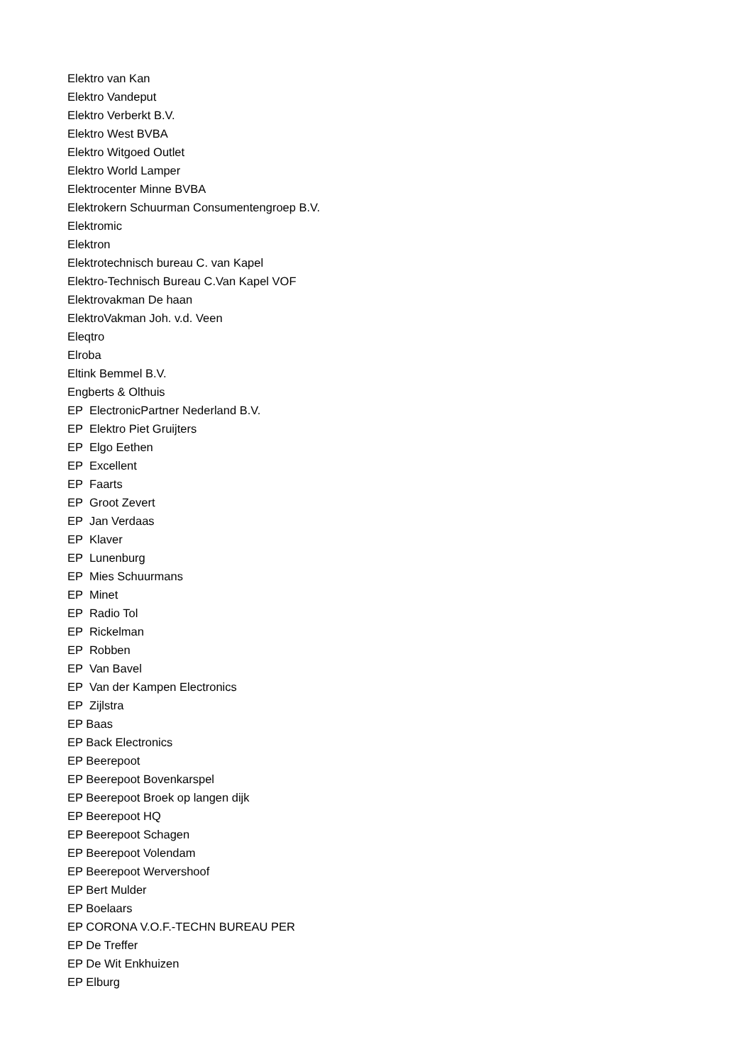Elektro van Kan
Elektro Vandeput
Elektro Verberkt B.V.
Elektro West BVBA
Elektro Witgoed Outlet
Elektro World Lamper
Elektrocenter Minne BVBA
Elektrokern Schuurman Consumentengroep B.V.
Elektromic
Elektron
Elektrotechnisch bureau C. van Kapel
Elektro-Technisch Bureau C.Van Kapel VOF
Elektrovakman De haan
ElektroVakman Joh. v.d. Veen
Eleqtro
Elroba
Eltink Bemmel B.V.
Engberts & Olthuis
EP ElectronicPartner Nederland B.V.
EP Elektro Piet Gruijters
EP Elgo Eethen
EP Excellent
EP Faarts
EP Groot Zevert
EP Jan Verdaas
EP Klaver
EP Lunenburg
EP Mies Schuurmans
EP Minet
EP Radio Tol
EP Rickelman
EP Robben
EP Van Bavel
EP Van der Kampen Electronics
EP Zijlstra
EP Baas
EP Back Electronics
EP Beerepoot
EP Beerepoot Bovenkarspel
EP Beerepoot Broek op langen dijk
EP Beerepoot HQ
EP Beerepoot Schagen
EP Beerepoot Volendam
EP Beerepoot Wervershoof
EP Bert Mulder
EP Boelaars
EP CORONA V.O.F.-TECHN BUREAU PER
EP De Treffer
EP De Wit Enkhuizen
EP Elburg